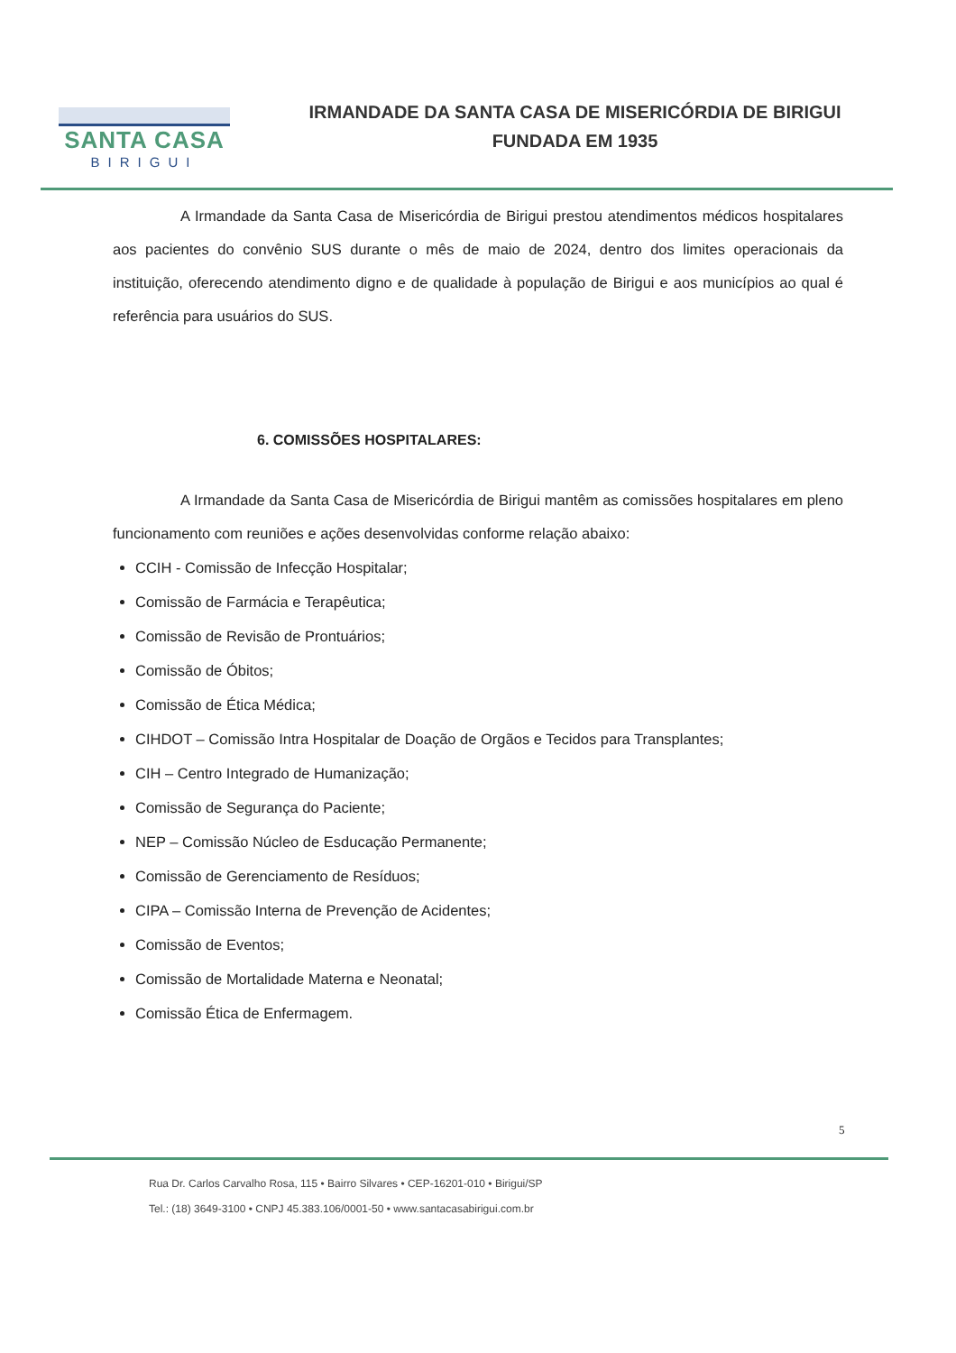SANTA CASA
BIRIGUI
IRMANDADE DA SANTA CASA DE MISERICÓRDIA DE BIRIGUI
FUNDADA EM 1935
A Irmandade da Santa Casa de Misericórdia de Birigui prestou atendimentos médicos hospitalares aos pacientes do convênio SUS durante o mês de maio de 2024, dentro dos limites operacionais da instituição, oferecendo atendimento digno e de qualidade à população de Birigui e aos municípios ao qual é referência para usuários do SUS.
6. COMISSÕES HOSPITALARES:
A Irmandade da Santa Casa de Misericórdia de Birigui mantêm as comissões hospitalares em pleno funcionamento com reuniões e ações desenvolvidas conforme relação abaixo:
CCIH - Comissão de Infecção Hospitalar;
Comissão de Farmácia e Terapêutica;
Comissão de Revisão de Prontuários;
Comissão de Óbitos;
Comissão de Ética Médica;
CIHDOT – Comissão Intra Hospitalar de Doação de Orgãos e Tecidos para Transplantes;
CIH – Centro Integrado de Humanização;
Comissão de Segurança do Paciente;
NEP – Comissão Núcleo de Esducação Permanente;
Comissão de Gerenciamento de Resíduos;
CIPA – Comissão Interna de Prevenção de Acidentes;
Comissão de Eventos;
Comissão de Mortalidade Materna e Neonatal;
Comissão Ética de Enfermagem.
5
Rua Dr. Carlos Carvalho Rosa, 115 • Bairro Silvares • CEP-16201-010 • Birigui/SP
Tel.: (18) 3649-3100 • CNPJ 45.383.106/0001-50 • www.santacasabirigui.com.br